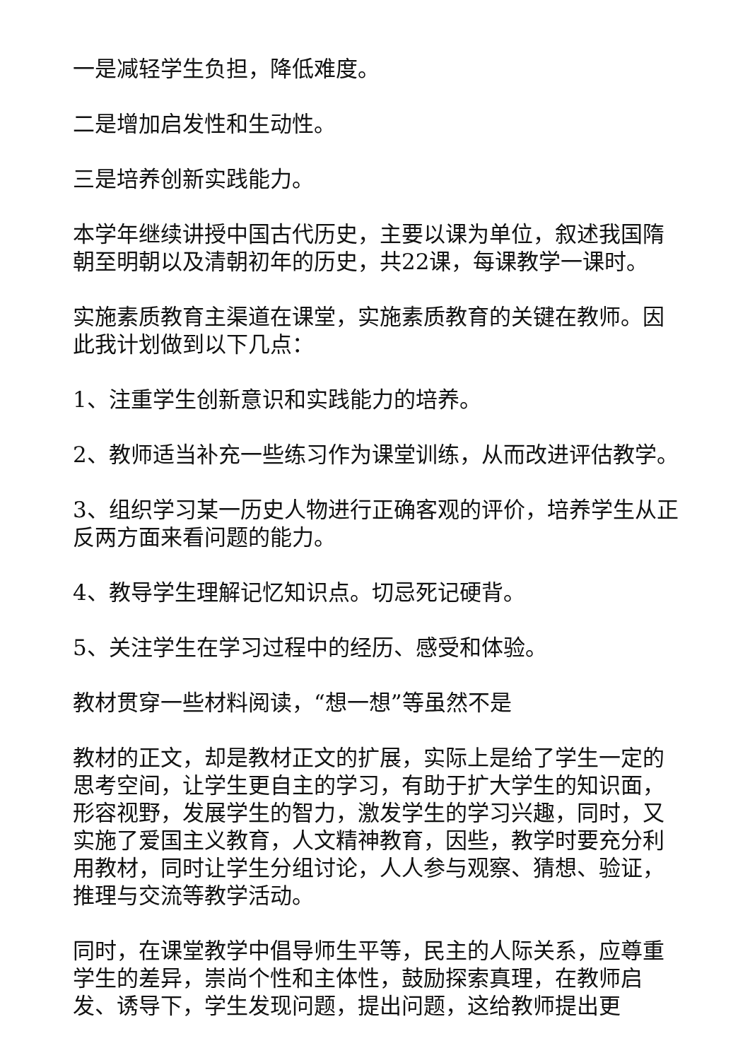一是减轻学生负担，降低难度。
二是增加启发性和生动性。
三是培养创新实践能力。
本学年继续讲授中国古代历史，主要以课为单位，叙述我国隋朝至明朝以及清朝初年的历史，共22课，每课教学一课时。
实施素质教育主渠道在课堂，实施素质教育的关键在教师。因此我计划做到以下几点：
1、注重学生创新意识和实践能力的培养。
2、教师适当补充一些练习作为课堂训练，从而改进评估教学。
3、组织学习某一历史人物进行正确客观的评价，培养学生从正反两方面来看问题的能力。
4、教导学生理解记忆知识点。切忌死记硬背。
5、关注学生在学习过程中的经历、感受和体验。
教材贯穿一些材料阅读，“想一想”等虽然不是
教材的正文，却是教材正文的扩展，实际上是给了学生一定的思考空间，让学生更自主的学习，有助于扩大学生的知识面，形容视野，发展学生的智力，激发学生的学习兴趣，同时，又实施了爱国主义教育，人文精神教育，因些，教学时要充分利用教材，同时让学生分组讨论，人人参与观察、猜想、验证，推理与交流等教学活动。
同时，在课堂教学中倡导师生平等，民主的人际关系，应尊重学生的差异，崇尚个性和主体性，鼓励探索真理，在教师启发、诱导下，学生发现问题，提出问题，这给教师提出更